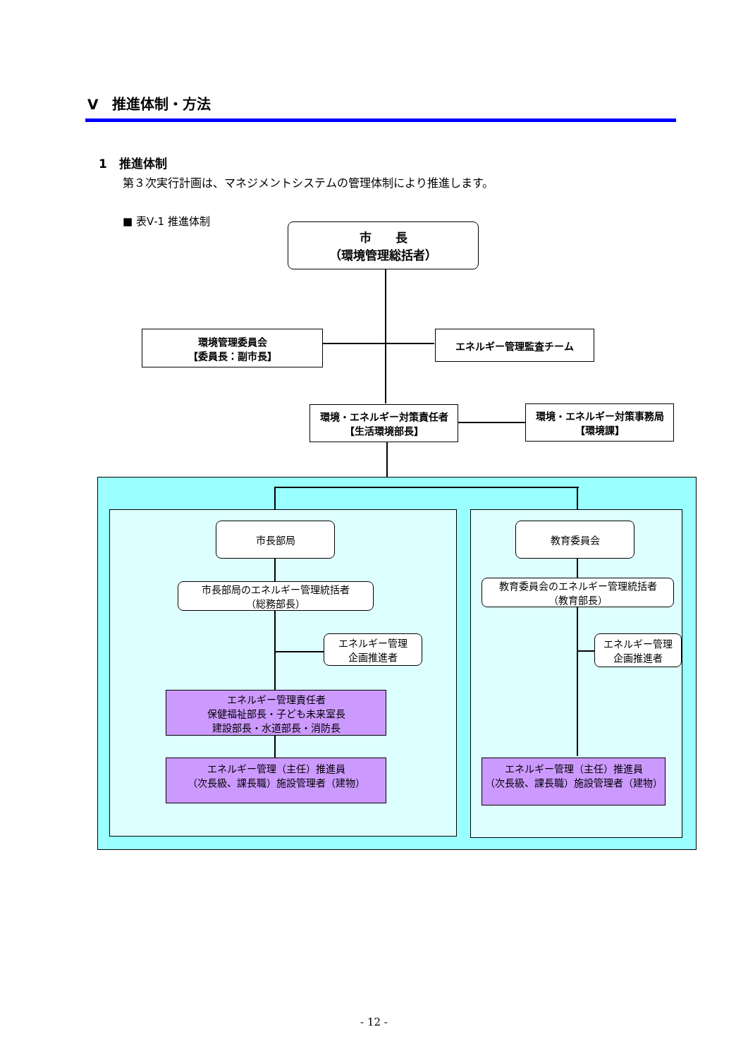Ⅴ　推進体制・方法
1　推進体制
第３次実行計画は、マネジメントシステムの管理体制により推進します。
■ 表Ⅴ-1 推進体制
市　　長
（環境管理総括者）
環境管理委員会
【委員長：副市長】
エネルギー管理監査チーム
環境・エネルギー対策責任者
【生活環境部長】
環境・エネルギー対策事務局
【環境課】
市長部局 教育委員会
市長部局のエネルギー管理統括者
（総務部長）
教育委員会のエネルギー管理統括者
（教育部長）
エネルギー管理
企画推進者
エネルギー管理
企画推進者
エネルギー管理責任者
保健福祉部長・子ども未来室長
建設部長・水道部長・消防長
エネルギー管理（主任）推進員
（次長級、課長職）施設管理者（建物）
エネルギー管理（主任）推進員
（次長級、課長職）施設管理者（建物）
- 12 -